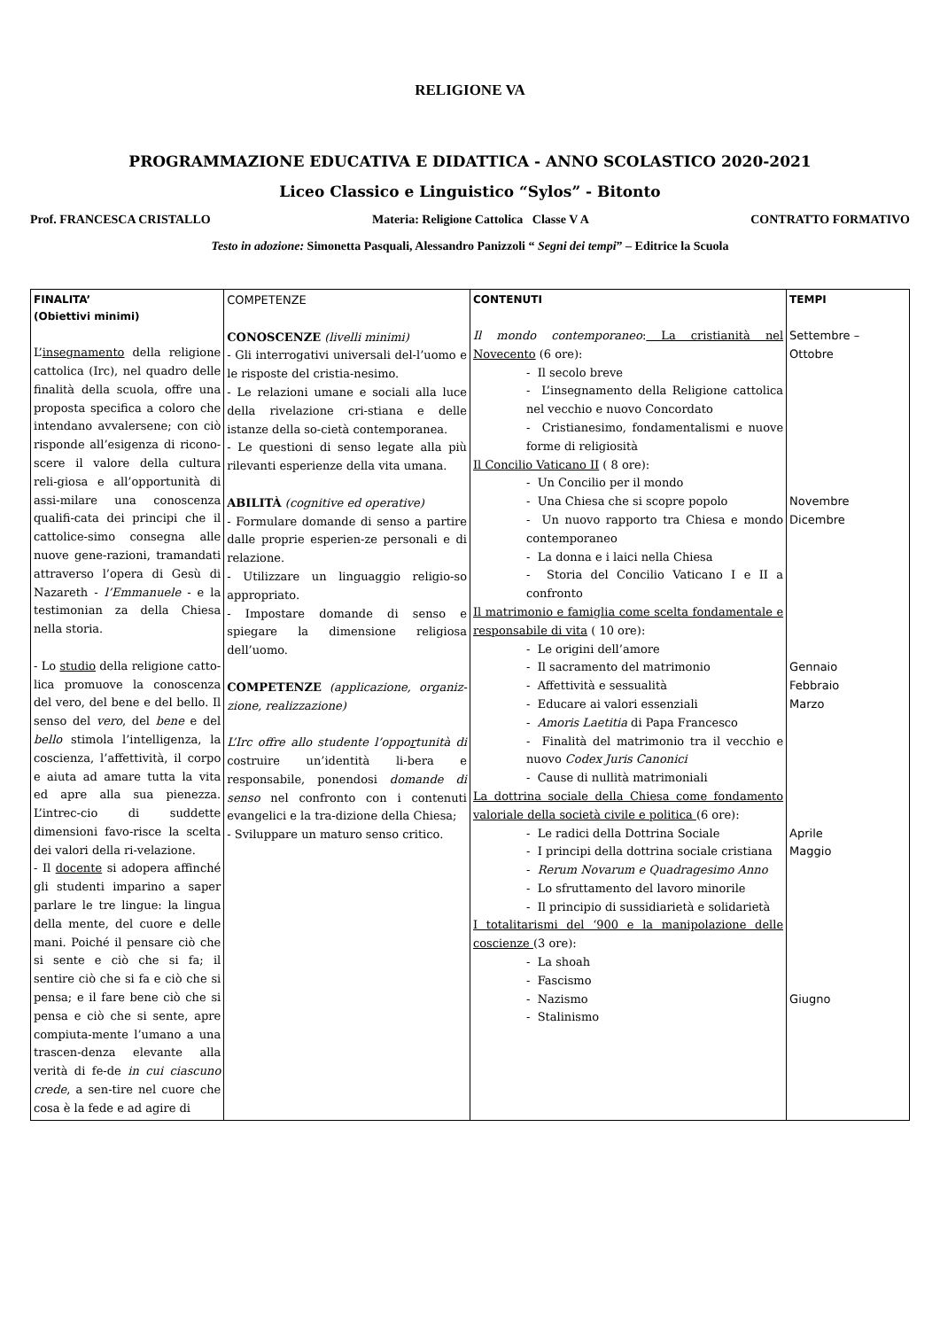RELIGIONE VA
PROGRAMMAZIONE EDUCATIVA E DIDATTICA - ANNO SCOLASTICO 2020-2021
Liceo Classico e Linguistico “Sylos” - Bitonto
Prof. FRANCESCA CRISTALLO Materia: Religione Cattolica Classe V A CONTRATTO FORMATIVO
Testo in adozione: Simonetta Pasquali, Alessandro Panizzoli “ Segni dei tempi” – Editrice la Scuola
| FINALITA’ (Obiettivi minimi) L’ insegnamento della religione cattolica (Irc), nel quadro delle finalità della scuola, offre una proposta specifica a coloro che intendano avvalersene; con ciò risponde all’esigenza di ricono-scere il valore della cultura reli-giosa e all’opportunità di assi-milare una conoscenza qualifi-cata dei principi che il cattolice-simo consegna alle nuove gene-razioni, tramandati attraverso l’opera di Gesù di Nazareth - l’Emmanuele - e la testimonian za della Chiesa nella storia. - Lo studio della religione catto-lica promuove la conoscenza del vero, del bene e del bello. Il senso del vero , del bene e del bello stimola l’intelligenza, la coscienza, l’affettività, il corpo e aiuta ad amare tutta la vita ed apre alla sua pienezza. L’intrec-cio di suddette dimensioni favo-risce la scelta dei valori della ri-velazione. - Il docente si adopera affinché gli studenti imparino a saper parlare le tre lingue: la lingua della mente, del cuore e delle mani. Poiché il pensare ciò che si sente e ciò che si fa; il sentire ciò che si fa e ciò che si pensa; e il fare bene ciò che si pensa e ciò che si sente, apre compiuta-mente l’umano a una trascen-denza elevante alla verità di fe-de in cui ciascuno crede , a sen-tire nel cuore che cosa è la fede e ad agire di | COMPETENZE CONOSCENZE (livelli minimi) - Gli interrogativi universali del-l’uomo e le risposte del cristia-nesimo. - Le relazioni umane e sociali alla luce della rivelazione cri-stiana e delle istanze della so-cietà contemporanea. - Le questioni di senso legate alla più rilevanti esperienze della vita umana. ABILITÀ (cognitive ed operative) - Formulare domande di senso a partire dalle proprie esperien-ze personali e di relazione. - Utilizzare un linguaggio religio-so appropriato. - Impostare domande di senso e spiegare la dimensione religiosa dell’uomo. COMPETENZE (applicazione, organiz-zione, realizzazione) L’Irc offre allo studente l’oppo r tunità di costruire un’identità li-bera e responsabile, ponendosi domande di senso nel confronto con i contenuti evangelici e la tra-dizione della Chiesa; - Sviluppare un maturo senso critico. | CONTENUTI Il mondo contemporaneo : La cristianità nel Novecento (6 ore): - Il secolo breve - L’insegnamento della Religione cattolica nel vecchio e nuovo Concordato - Cristianesimo, fondamentalismi e nuove forme di religiosità Il Concilio Vaticano II ( 8 ore): - Un Concilio per il mondo - Una Chiesa che si scopre popolo - Un nuovo rapporto tra Chiesa e mondo contemporaneo - La donna e i laici nella Chiesa - Storia del Concilio Vaticano I e II a confronto Il matrimonio e famiglia come scelta fondamentale e responsabile di vita ( 10 ore): - Le origini dell’amore - Il sacramento del matrimonio - Affettività e sessualità - Educare ai valori essenziali - Amoris Laetitia di Papa Francesco - Finalità del matrimonio tra il vecchio e nuovo Codex Juris Canonici - Cause di nullità matrimoniali La dottrina sociale della Chiesa come fondamento valoriale della società civile e politica (6 ore): - Le radici della Dottrina Sociale - I principi della dottrina sociale cristiana - Rerum Novarum e Quadragesimo Anno - Lo sfruttamento del lavoro minorile - Il principio di sussidiarietà e solidarietà I totalitarismi del ‘900 e la manipolazione delle coscienze (3 ore): - La shoah - Fascismo - Nazismo - Stalinismo | TEMPI Settembre – Ottobre Novembre Dicembre Gennaio Febbraio Marzo Aprile Maggio Giugno |